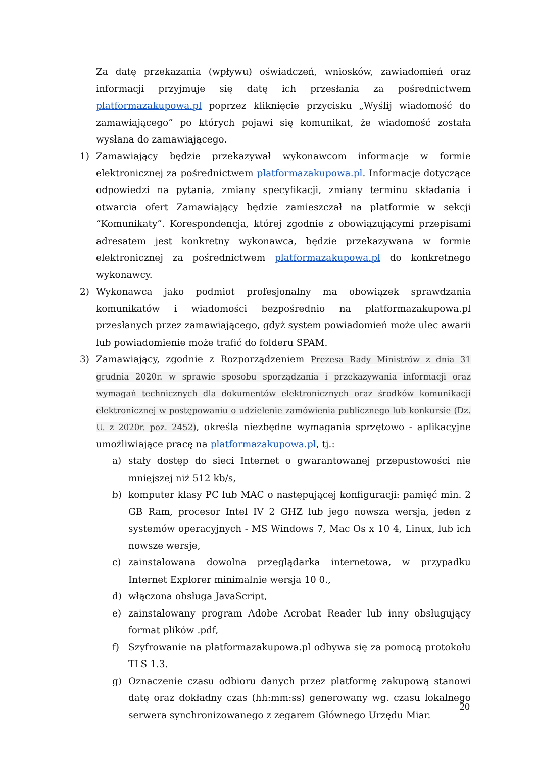Za datę przekazania (wpływu) oświadczeń, wniosków, zawiadomień oraz informacji przyjmuje się datę ich przesłania za pośrednictwem platformazakupowa.pl poprzez kliknięcie przycisku „Wyślij wiadomość do zamawiającego” po których pojawi się komunikat, że wiadomość została wysłana do zamawiającego.
1) Zamawiający będzie przekazywał wykonawcom informacje w formie elektronicznej za pośrednictwem platformazakupowa.pl. Informacje dotyczące odpowiedzi na pytania, zmiany specyfikacji, zmiany terminu składania i otwarcia ofert Zamawiający będzie zamieszczał na platformie w sekcji “Komunikaty”. Korespondencja, której zgodnie z obowiązującymi przepisami adresatem jest konkretny wykonawca, będzie przekazywana w formie elektronicznej za pośrednictwem platformazakupowa.pl do konkretnego wykonawcy.
2) Wykonawca jako podmiot profesjonalny ma obowiązek sprawdzania komunikatów i wiadomości bezpośrednio na platformazakupowa.pl przesłanych przez zamawiającego, gdyż system powiadomień może ulec awarii lub powiadomienie może trafić do folderu SPAM.
3) Zamawiający, zgodnie z Rozporządzeniem Prezesa Rady Ministrów z dnia 31 grudnia 2020r. w sprawie sposobu sporządzania i przekazywania informacji oraz wymagań technicznych dla dokumentów elektronicznych oraz środków komunikacji elektronicznej w postępowaniu o udzielenie zamówienia publicznego lub konkursie (Dz. U. z 2020r. poz. 2452), określa niezbędne wymagania sprzętowo - aplikacyjne umożliwiające pracę na platformazakupowa.pl, tj.:
a) stały dostęp do sieci Internet o gwarantowanej przepustowości nie mniejszej niż 512 kb/s,
b) komputer klasy PC lub MAC o następującej konfiguracji: pamięć min. 2 GB Ram, procesor Intel IV 2 GHZ lub jego nowsza wersja, jeden z systemów operacyjnych - MS Windows 7, Mac Os x 10 4, Linux, lub ich nowsze wersje,
c) zainstalowana dowolna przeglądarka internetowa, w przypadku Internet Explorer minimalnie wersja 10 0.,
d) włączona obsługa JavaScript,
e) zainstalowany program Adobe Acrobat Reader lub inny obsługujący format plików .pdf,
f) Szyfrowanie na platformazakupowa.pl odbywa się za pomocą protokołu TLS 1.3.
g) Oznaczenie czasu odbioru danych przez platformę zakupową stanowi datę oraz dokładny czas (hh:mm:ss) generowany wg. czasu lokalnego serwera synchronizowanego z zegarem Głównego Urzędu Miar.
20